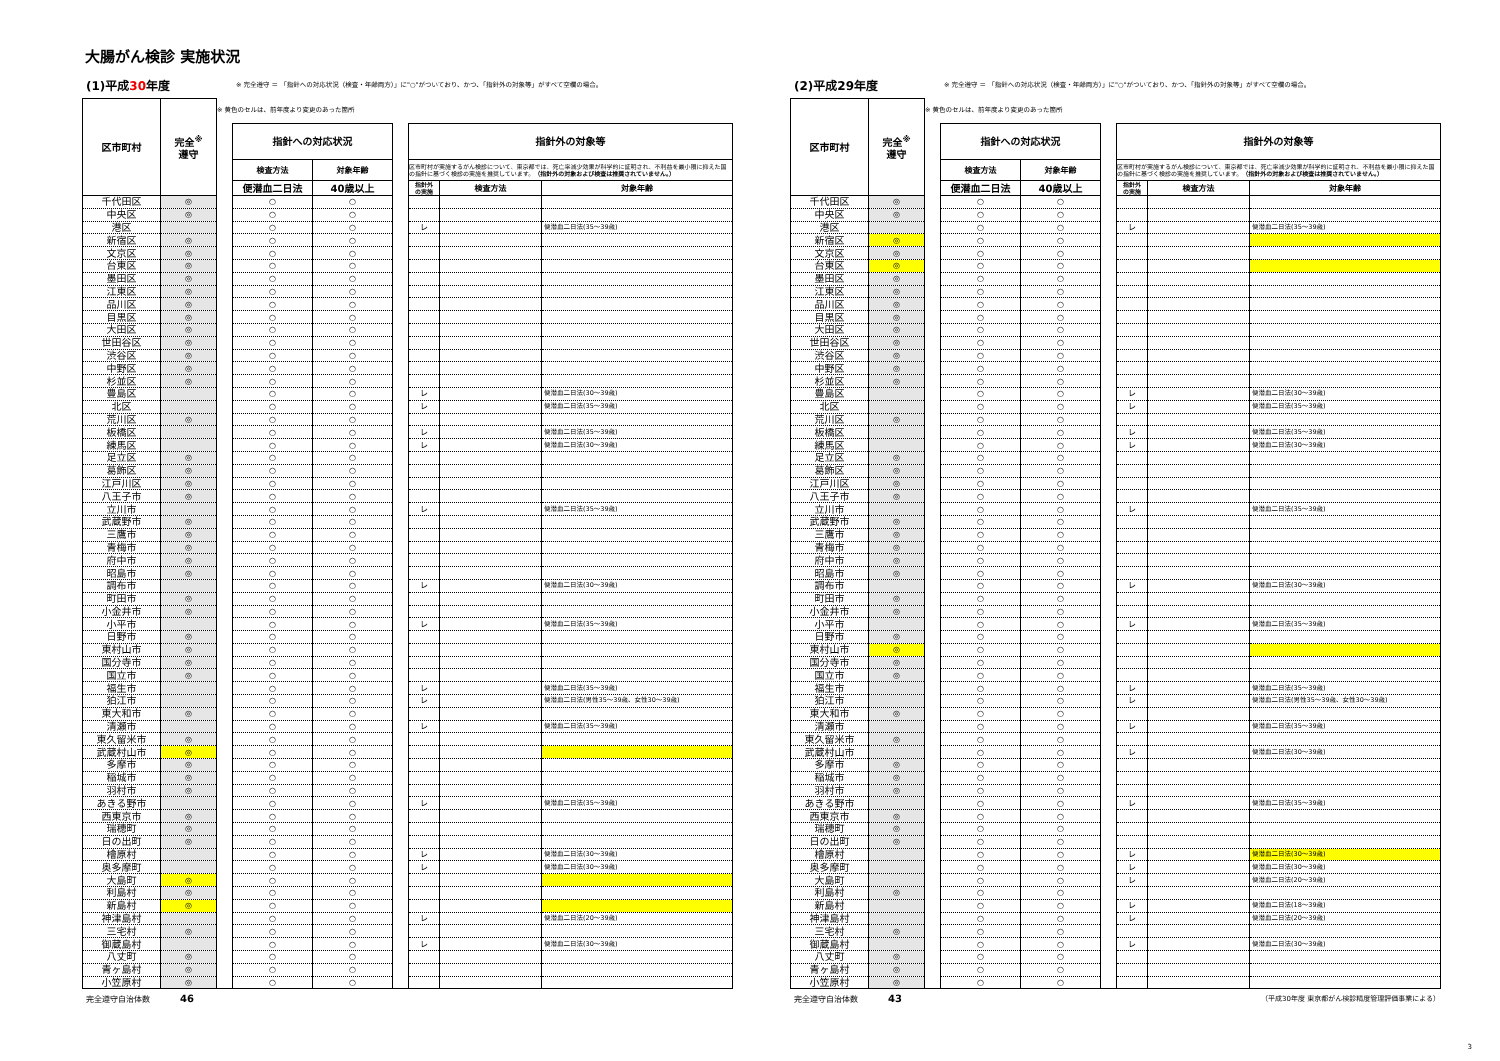大腸がん検診 実施状況
(1)平成30年度
※ 完全遵守 ＝ 「指針への対応状況（検査・年齢両方）」に"○"がついており、かつ、「指針外の対象等」がすべて空欄の場合。
| 区市町村 | 完全<sup>※</sup> 遵守 | ※ 黄色のセルは、前年度より変更のあった箇所 | | | | | | |
| --- | --- | --- | --- | --- | --- | --- | --- | --- |
| | | | 指針への対応状況 | | | 指針外の対象等 | | |
| | | | 検査方法 | 対象年齢 | | 区市町村が実施するがん検診について、東京都では、死亡率減少効果が科学的に証明され、不利益を最小限に抑えた国の指針に基づく検診の実施を推奨しています。 （指針外の対象および検査は推奨されていません。） | | |
| | | | 便潜血二日法 | 40歳以上 | | 指針外 の実施 | 検査方法 | 対象年齢 |
| 千代田区 | ◎ | | ○ | ○ | | | | |
| 中央区 | ◎ | | ○ | ○ | | | | |
| 港区 | | | ○ | ○ | | レ | | 便潜血二日法(35～39歳) |
| 新宿区 | ◎ | | ○ | ○ | | | | |
| 文京区 | ◎ | | ○ | ○ | | | | |
| 台東区 | ◎ | | ○ | ○ | | | | |
| 墨田区 | ◎ | | ○ | ○ | | | | |
| 江東区 | ◎ | | ○ | ○ | | | | |
| 品川区 | ◎ | | ○ | ○ | | | | |
| 目黒区 | ◎ | | ○ | ○ | | | | |
| 大田区 | ◎ | | ○ | ○ | | | | |
| 世田谷区 | ◎ | | ○ | ○ | | | | |
| 渋谷区 | ◎ | | ○ | ○ | | | | |
| 中野区 | ◎ | | ○ | ○ | | | | |
| 杉並区 | ◎ | | ○ | ○ | | | | |
| 豊島区 | | | ○ | ○ | | レ | | 便潜血二日法(30～39歳) |
| 北区 | | | ○ | ○ | | レ | | 便潜血二日法(35～39歳) |
| 荒川区 | ◎ | | ○ | ○ | | | | |
| 板橋区 | | | ○ | ○ | | レ | | 便潜血二日法(35～39歳) |
| 練馬区 | | | ○ | ○ | | レ | | 便潜血二日法(30～39歳) |
| 足立区 | ◎ | | ○ | ○ | | | | |
| 葛飾区 | ◎ | | ○ | ○ | | | | |
| 江戸川区 | ◎ | | ○ | ○ | | | | |
| 八王子市 | ◎ | | ○ | ○ | | | | |
| 立川市 | | | ○ | ○ | | レ | | 便潜血二日法(35～39歳) |
| 武蔵野市 | ◎ | | ○ | ○ | | | | |
| 三鷹市 | ◎ | | ○ | ○ | | | | |
| 青梅市 | ◎ | | ○ | ○ | | | | |
| 府中市 | ◎ | | ○ | ○ | | | | |
| 昭島市 | ◎ | | ○ | ○ | | | | |
| 調布市 | | | ○ | ○ | | レ | | 便潜血二日法(30～39歳) |
| 町田市 | ◎ | | ○ | ○ | | | | |
| 小金井市 | ◎ | | ○ | ○ | | | | |
| 小平市 | | | ○ | ○ | | レ | | 便潜血二日法(35～39歳) |
| 日野市 | ◎ | | ○ | ○ | | | | |
| 東村山市 | ◎ | | ○ | ○ | | | | |
| 国分寺市 | ◎ | | ○ | ○ | | | | |
| 国立市 | ◎ | | ○ | ○ | | | | |
| 福生市 | | | ○ | ○ | | レ | | 便潜血二日法(35～39歳) |
| 狛江市 | | | ○ | ○ | | レ | | 便潜血二日法(男性35～39歳、女性30～39歳) |
| 東大和市 | ◎ | | ○ | ○ | | | | |
| 清瀬市 | | | ○ | ○ | | レ | | 便潜血二日法(35～39歳) |
| 東久留米市 | ◎ | | ○ | ○ | | | | |
| 武蔵村山市 | ◎ | | ○ | ○ | | | | |
| 多摩市 | ◎ | | ○ | ○ | | | | |
| 稲城市 | ◎ | | ○ | ○ | | | | |
| 羽村市 | ◎ | | ○ | ○ | | | | |
| あきる野市 | | | ○ | ○ | | レ | | 便潜血二日法(35～39歳) |
| 西東京市 | ◎ | | ○ | ○ | | | | |
| 瑞穂町 | ◎ | | ○ | ○ | | | | |
| 日の出町 | ◎ | | ○ | ○ | | | | |
| 檜原村 | | | ○ | ○ | | レ | | 便潜血二日法(30～39歳) |
| 奥多摩町 | | | ○ | ○ | | レ | | 便潜血二日法(30～39歳) |
| 大島町 | ◎ | | ○ | ○ | | | | |
| 利島村 | ◎ | | ○ | ○ | | | | |
| 新島村 | ◎ | | ○ | ○ | | | | |
| 神津島村 | | | ○ | ○ | | レ | | 便潜血二日法(20～39歳) |
| 三宅村 | ◎ | | ○ | ○ | | | | |
| 御蔵島村 | | | ○ | ○ | | レ | | 便潜血二日法(30～39歳) |
| 八丈町 | ◎ | | ○ | ○ | | | | |
| 青ヶ島村 | ◎ | | ○ | ○ | | | | |
| 小笠原村 | ◎ | | ○ | ○ | | | | |
完全遵守自治体数 46
(2)平成29年度
※ 完全遵守 ＝ 「指針への対応状況（検査・年齢両方）」に"○"がついており、かつ、「指針外の対象等」がすべて空欄の場合。
| 区市町村 | 完全<sup>※</sup> 遵守 | ※ 黄色のセルは、前年度より変更のあった箇所 | | | | | | |
| --- | --- | --- | --- | --- | --- | --- | --- | --- |
| | | | 指針への対応状況 | | | 指針外の対象等 | | |
| | | | 検査方法 | 対象年齢 | | 区市町村が実施するがん検診について、東京都では、死亡率減少効果が科学的に証明され、不利益を最小限に抑えた国の指針に基づく検診の実施を推奨しています。 （指針外の対象および検査は推奨されていません。） | | |
| | | | 便潜血二日法 | 40歳以上 | | 指針外 の実施 | 検査方法 | 対象年齢 |
| 千代田区 | ◎ | | ○ | ○ | | | | |
| 中央区 | ◎ | | ○ | ○ | | | | |
| 港区 | | | ○ | ○ | | レ | | 便潜血二日法(35～39歳) |
| 新宿区 | ◎ | | ○ | ○ | | | | |
| 文京区 | ◎ | | ○ | ○ | | | | |
| 台東区 | ◎ | | ○ | ○ | | | | |
| 墨田区 | ◎ | | ○ | ○ | | | | |
| 江東区 | ◎ | | ○ | ○ | | | | |
| 品川区 | ◎ | | ○ | ○ | | | | |
| 目黒区 | ◎ | | ○ | ○ | | | | |
| 大田区 | ◎ | | ○ | ○ | | | | |
| 世田谷区 | ◎ | | ○ | ○ | | | | |
| 渋谷区 | ◎ | | ○ | ○ | | | | |
| 中野区 | ◎ | | ○ | ○ | | | | |
| 杉並区 | ◎ | | ○ | ○ | | | | |
| 豊島区 | | | ○ | ○ | | レ | | 便潜血二日法(30～39歳) |
| 北区 | | | ○ | ○ | | レ | | 便潜血二日法(35～39歳) |
| 荒川区 | ◎ | | ○ | ○ | | | | |
| 板橋区 | | | ○ | ○ | | レ | | 便潜血二日法(35～39歳) |
| 練馬区 | | | ○ | ○ | | レ | | 便潜血二日法(30～39歳) |
| 足立区 | ◎ | | ○ | ○ | | | | |
| 葛飾区 | ◎ | | ○ | ○ | | | | |
| 江戸川区 | ◎ | | ○ | ○ | | | | |
| 八王子市 | ◎ | | ○ | ○ | | | | |
| 立川市 | | | ○ | ○ | | レ | | 便潜血二日法(35～39歳) |
| 武蔵野市 | ◎ | | ○ | ○ | | | | |
| 三鷹市 | ◎ | | ○ | ○ | | | | |
| 青梅市 | ◎ | | ○ | ○ | | | | |
| 府中市 | ◎ | | ○ | ○ | | | | |
| 昭島市 | ◎ | | ○ | ○ | | | | |
| 調布市 | | | ○ | ○ | | レ | | 便潜血二日法(30～39歳) |
| 町田市 | ◎ | | ○ | ○ | | | | |
| 小金井市 | ◎ | | ○ | ○ | | | | |
| 小平市 | | | ○ | ○ | | レ | | 便潜血二日法(35～39歳) |
| 日野市 | ◎ | | ○ | ○ | | | | |
| 東村山市 | ◎ | | ○ | ○ | | | | |
| 国分寺市 | ◎ | | ○ | ○ | | | | |
| 国立市 | ◎ | | ○ | ○ | | | | |
| 福生市 | | | ○ | ○ | | レ | | 便潜血二日法(35～39歳) |
| 狛江市 | | | ○ | ○ | | レ | | 便潜血二日法(男性35～39歳、女性30～39歳) |
| 東大和市 | ◎ | | ○ | ○ | | | | |
| 清瀬市 | | | ○ | ○ | | レ | | 便潜血二日法(35～39歳) |
| 東久留米市 | ◎ | | ○ | ○ | | | | |
| 武蔵村山市 | | | ○ | ○ | | レ | | 便潜血二日法(30～39歳) |
| 多摩市 | ◎ | | ○ | ○ | | | | |
| 稲城市 | ◎ | | ○ | ○ | | | | |
| 羽村市 | ◎ | | ○ | ○ | | | | |
| あきる野市 | | | ○ | ○ | | レ | | 便潜血二日法(35～39歳) |
| 西東京市 | ◎ | | ○ | ○ | | | | |
| 瑞穂町 | ◎ | | ○ | ○ | | | | |
| 日の出町 | ◎ | | ○ | ○ | | | | |
| 檜原村 | | | ○ | ○ | | レ | | 便潜血二日法(30～39歳) |
| 奥多摩町 | | | ○ | ○ | | レ | | 便潜血二日法(30～39歳) |
| 大島町 | | | ○ | ○ | | レ | | 便潜血二日法(20～39歳) |
| 利島村 | ◎ | | ○ | ○ | | | | |
| 新島村 | | | ○ | ○ | | レ | | 便潜血二日法(18～39歳) |
| 神津島村 | | | ○ | ○ | | レ | | 便潜血二日法(20～39歳) |
| 三宅村 | ◎ | | ○ | ○ | | | | |
| 御蔵島村 | | | ○ | ○ | | レ | | 便潜血二日法(30～39歳) |
| 八丈町 | ◎ | | ○ | ○ | | | | |
| 青ヶ島村 | ◎ | | ○ | ○ | | | | |
| 小笠原村 | ◎ | | ○ | ○ | | | | |
完全遵守自治体数 43 （平成30年度 東京都がん検診精度管理評価事業による）
3